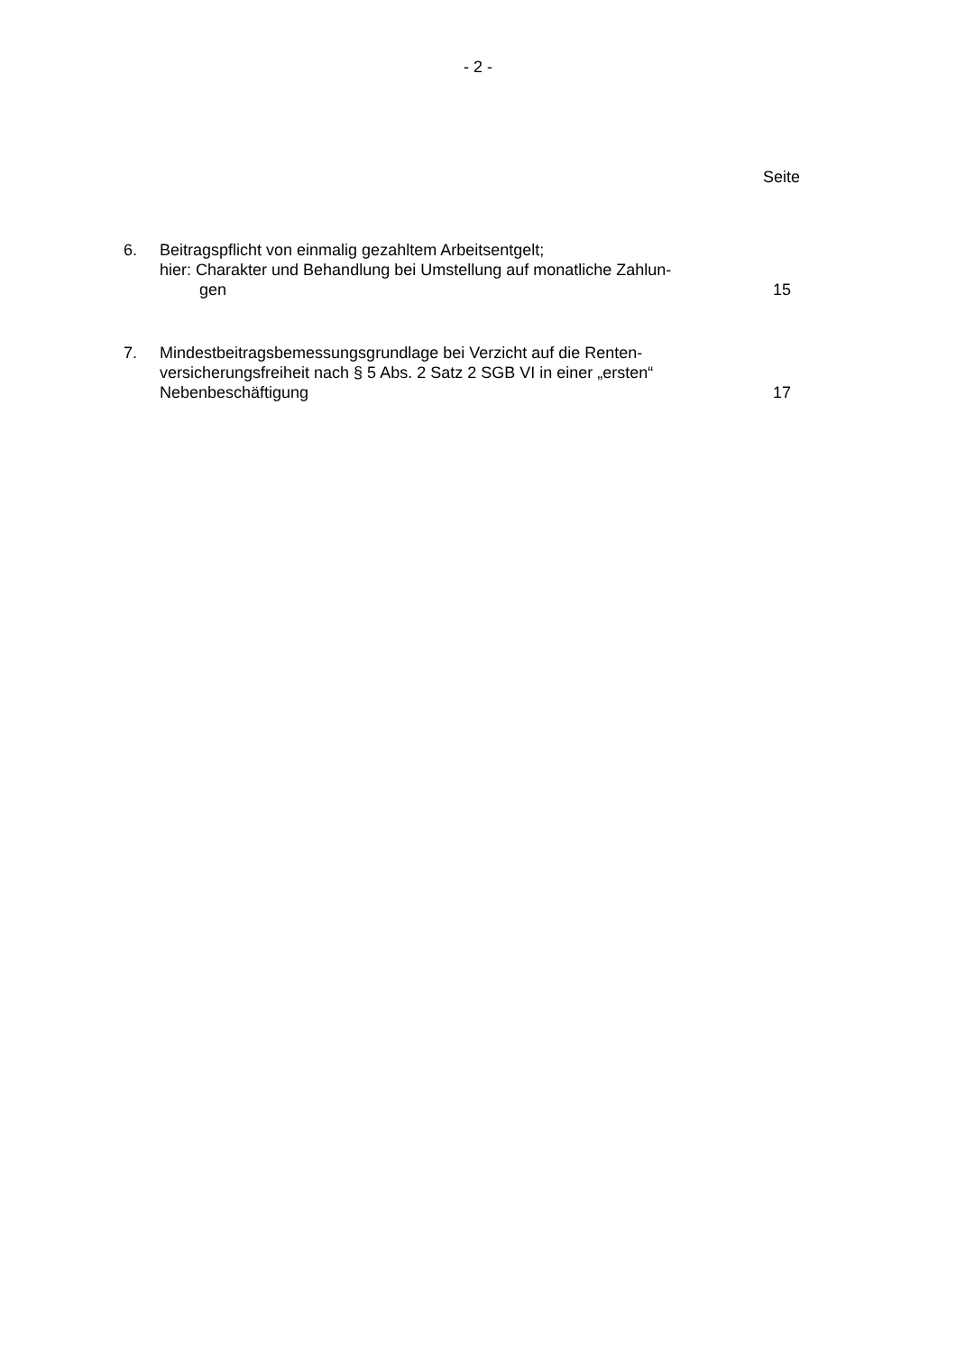- 2 -
Seite
6. Beitragspflicht von einmalig gezahltem Arbeitsentgelt;
hier: Charakter und Behandlung bei Umstellung auf monatliche Zahlun-
gen
15
7. Mindestbeitragsbemessungsgrundlage bei Verzicht auf die Renten-
versicherungsfreiheit nach § 5 Abs. 2 Satz 2 SGB VI in einer „ersten“
Nebenbeschäftigung
17